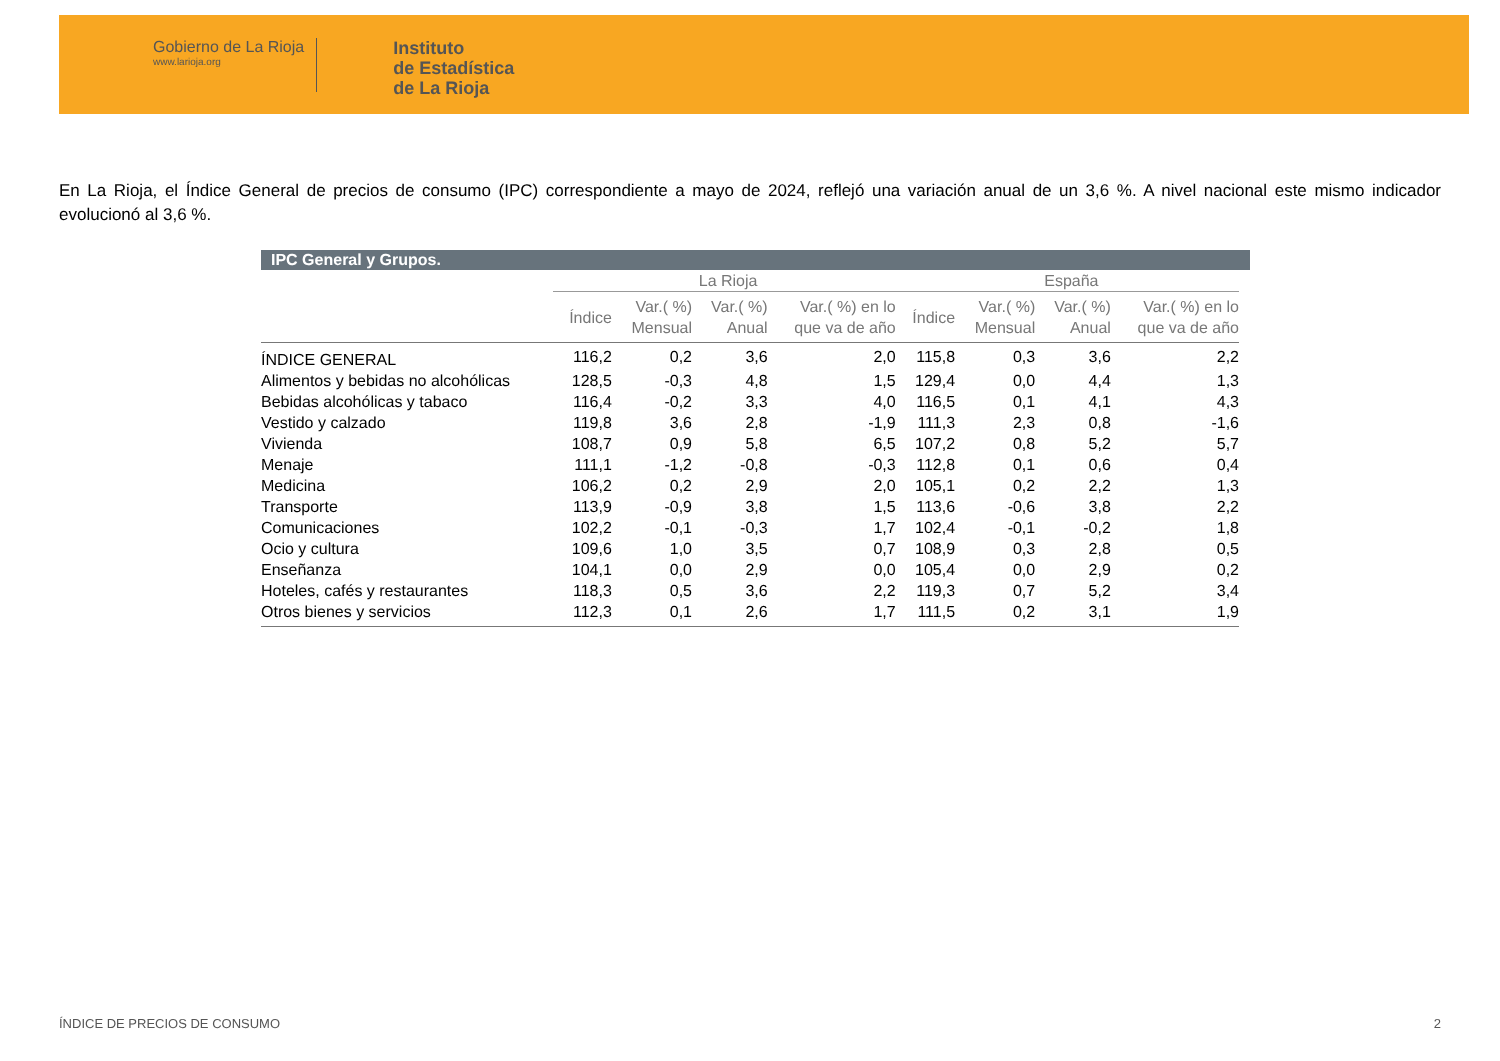Gobierno de La Rioja
www.larioja.org
Instituto
de Estadística
de La Rioja
En La Rioja, el Índice General de precios de consumo (IPC) correspondiente a mayo de 2024, reflejó una variación anual de un 3,6 %. A nivel nacional este mismo indicador evolucionó al 3,6 %.
IPC General y Grupos.
| | La Rioja | | | | España | | | |
| --- | --- | --- | --- | --- | --- | --- | --- | --- |
| | Índice | Var.( %) Mensual | Var.( %) Anual | Var.( %) en lo que va de año | Índice | Var.( %) Mensual | Var.( %) Anual | Var.( %) en lo que va de año |
| ÍNDICE GENERAL | 116,2 | 0,2 | 3,6 | 2,0 | 115,8 | 0,3 | 3,6 | 2,2 |
| Alimentos y bebidas no alcohólicas | 128,5 | -0,3 | 4,8 | 1,5 | 129,4 | 0,0 | 4,4 | 1,3 |
| Bebidas alcohólicas y tabaco | 116,4 | -0,2 | 3,3 | 4,0 | 116,5 | 0,1 | 4,1 | 4,3 |
| Vestido y calzado | 119,8 | 3,6 | 2,8 | -1,9 | 111,3 | 2,3 | 0,8 | -1,6 |
| Vivienda | 108,7 | 0,9 | 5,8 | 6,5 | 107,2 | 0,8 | 5,2 | 5,7 |
| Menaje | 111,1 | -1,2 | -0,8 | -0,3 | 112,8 | 0,1 | 0,6 | 0,4 |
| Medicina | 106,2 | 0,2 | 2,9 | 2,0 | 105,1 | 0,2 | 2,2 | 1,3 |
| Transporte | 113,9 | -0,9 | 3,8 | 1,5 | 113,6 | -0,6 | 3,8 | 2,2 |
| Comunicaciones | 102,2 | -0,1 | -0,3 | 1,7 | 102,4 | -0,1 | -0,2 | 1,8 |
| Ocio y cultura | 109,6 | 1,0 | 3,5 | 0,7 | 108,9 | 0,3 | 2,8 | 0,5 |
| Enseñanza | 104,1 | 0,0 | 2,9 | 0,0 | 105,4 | 0,0 | 2,9 | 0,2 |
| Hoteles, cafés y restaurantes | 118,3 | 0,5 | 3,6 | 2,2 | 119,3 | 0,7 | 5,2 | 3,4 |
| Otros bienes y servicios | 112,3 | 0,1 | 2,6 | 1,7 | 111,5 | 0,2 | 3,1 | 1,9 |
ÍNDICE DE PRECIOS DE CONSUMO 2